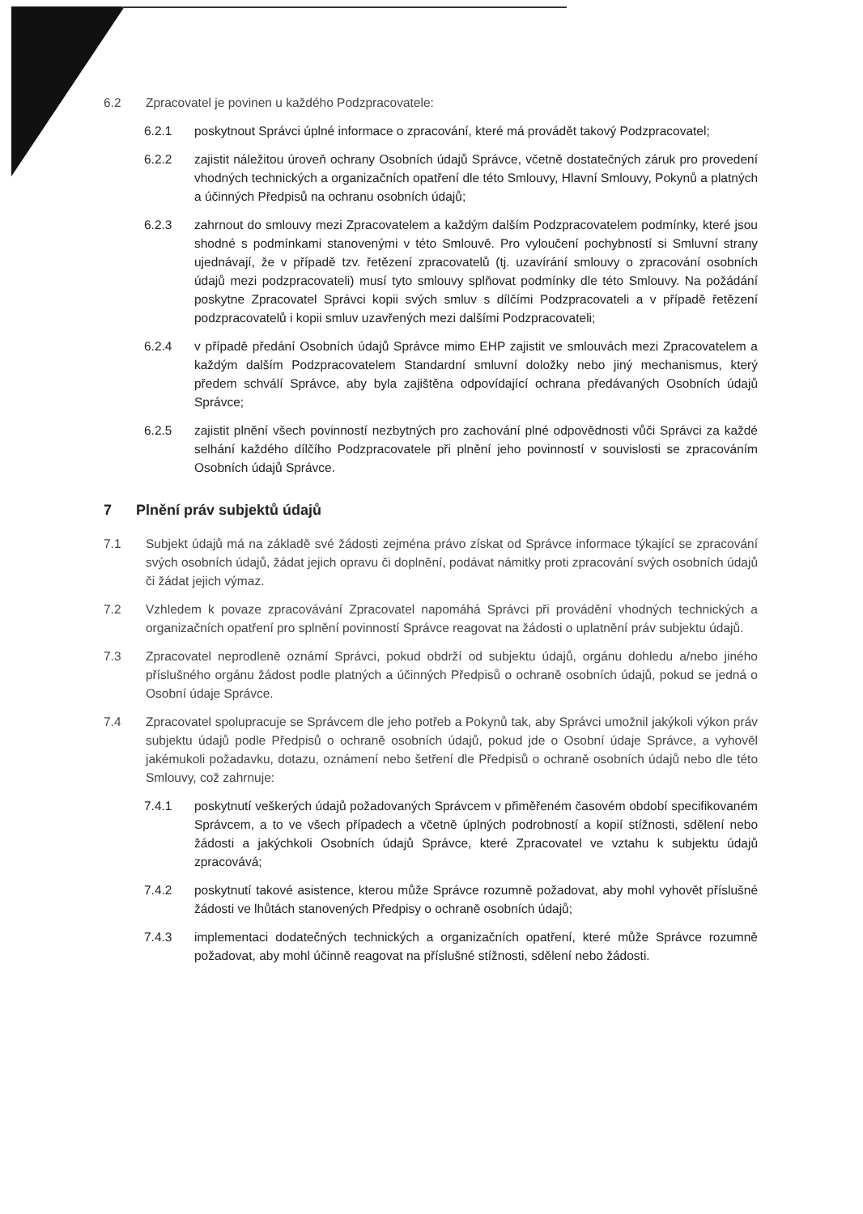6.2 Zpracovatel je povinen u každého Podzpracovatele:
6.2.1 poskytnout Správci úplné informace o zpracování, které má provádět takový Podzpracovatel;
6.2.2 zajistit náležitou úroveň ochrany Osobních údajů Správce, včetně dostatečných záruk pro provedení vhodných technických a organizačních opatření dle této Smlouvy, Hlavní Smlouvy, Pokynů a platných a účinných Předpisů na ochranu osobních údajů;
6.2.3 zahrnout do smlouvy mezi Zpracovatelem a každým dalším Podzpracovatelem podmínky, které jsou shodné s podmínkami stanovenými v této Smlouvě. Pro vyloučení pochybností si Smluvní strany ujednávají, že v případě tzv. řetězení zpracovatelů (tj. uzavírání smlouvy o zpracování osobních údajů mezi podzpracovateli) musí tyto smlouvy splňovat podmínky dle této Smlouvy. Na požádání poskytne Zpracovatel Správci kopii svých smluv s dílčími Podzpracovateli a v případě řetězení podzpracovatelů i kopii smluv uzavřených mezi dalšími Podzpracovateli;
6.2.4 v případě předání Osobních údajů Správce mimo EHP zajistit ve smlouvách mezi Zpracovatelem a každým dalším Podzpracovatelem Standardní smluvní doložky nebo jiný mechanismus, který předem schválí Správce, aby byla zajištěna odpovídající ochrana předávaných Osobních údajů Správce;
6.2.5 zajistit plnění všech povinností nezbytných pro zachování plné odpovědnosti vůči Správci za každé selhání každého dílčího Podzpracovatele při plnění jeho povinností v souvislosti se zpracováním Osobních údajů Správce.
7 Plnění práv subjektů údajů
7.1 Subjekt údajů má na základě své žádosti zejména právo získat od Správce informace týkající se zpracování svých osobních údajů, žádat jejich opravu či doplnění, podávat námitky proti zpracování svých osobních údajů či žádat jejich výmaz.
7.2 Vzhledem k povaze zpracovávání Zpracovatel napomáhá Správci při provádění vhodných technických a organizačních opatření pro splnění povinností Správce reagovat na žádosti o uplatnění práv subjektu údajů.
7.3 Zpracovatel neprodleně oznámí Správci, pokud obdrží od subjektu údajů, orgánu dohledu a/nebo jiného příslušného orgánu žádost podle platných a účinných Předpisů o ochraně osobních údajů, pokud se jedná o Osobní údaje Správce.
7.4 Zpracovatel spolupracuje se Správcem dle jeho potřeb a Pokynů tak, aby Správci umožnil jakýkoli výkon práv subjektu údajů podle Předpisů o ochraně osobních údajů, pokud jde o Osobní údaje Správce, a vyhověl jakémukoli požadavku, dotazu, oznámení nebo šetření dle Předpisů o ochraně osobních údajů nebo dle této Smlouvy, což zahrnuje:
7.4.1 poskytnutí veškerých údajů požadovaných Správcem v přiměřeném časovém období specifikovaném Správcem, a to ve všech případech a včetně úplných podrobností a kopií stížnosti, sdělení nebo žádosti a jakýchkoli Osobních údajů Správce, které Zpracovatel ve vztahu k subjektu údajů zpracovává;
7.4.2 poskytnutí takové asistence, kterou může Správce rozumně požadovat, aby mohl vyhovět příslušné žádosti ve lhůtách stanovených Předpisy o ochraně osobních údajů;
7.4.3 implementaci dodatečných technických a organizačních opatření, které může Správce rozumně požadovat, aby mohl účinně reagovat na příslušné stížnosti, sdělení nebo žádosti.